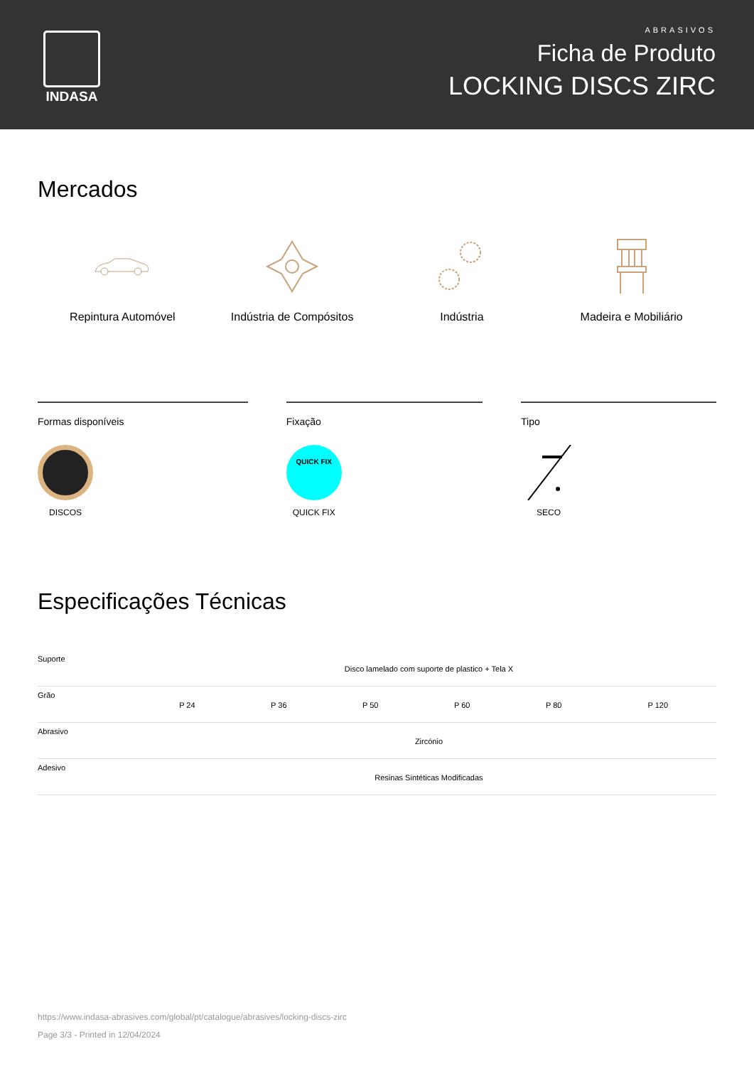INDASA
ABRASIVOS
Ficha de Produto
LOCKING DISCS ZIRC
Mercados
Repintura Automóvel Indústria de Compósitos Indústria Madeira e Mobiliário
Formas disponíveis
DISCOS
Fixação
QUICK FIX
QUICK FIX
Tipo
SECO
Especificações Técnicas
| Suporte | Disco lamelado com suporte de plastico + Tela X | | | | | |
| Grão | P 24 | P 36 | P 50 | P 60 | P 80 | P 120 |
| Abrasivo | Zircónio | | | | | |
| Adesivo | Resinas Sintéticas Modificadas | | | | | |
https://www.indasa-abrasives.com/global/pt/catalogue/abrasives/locking-discs-zirc
Page 3/3 - Printed in 12/04/2024